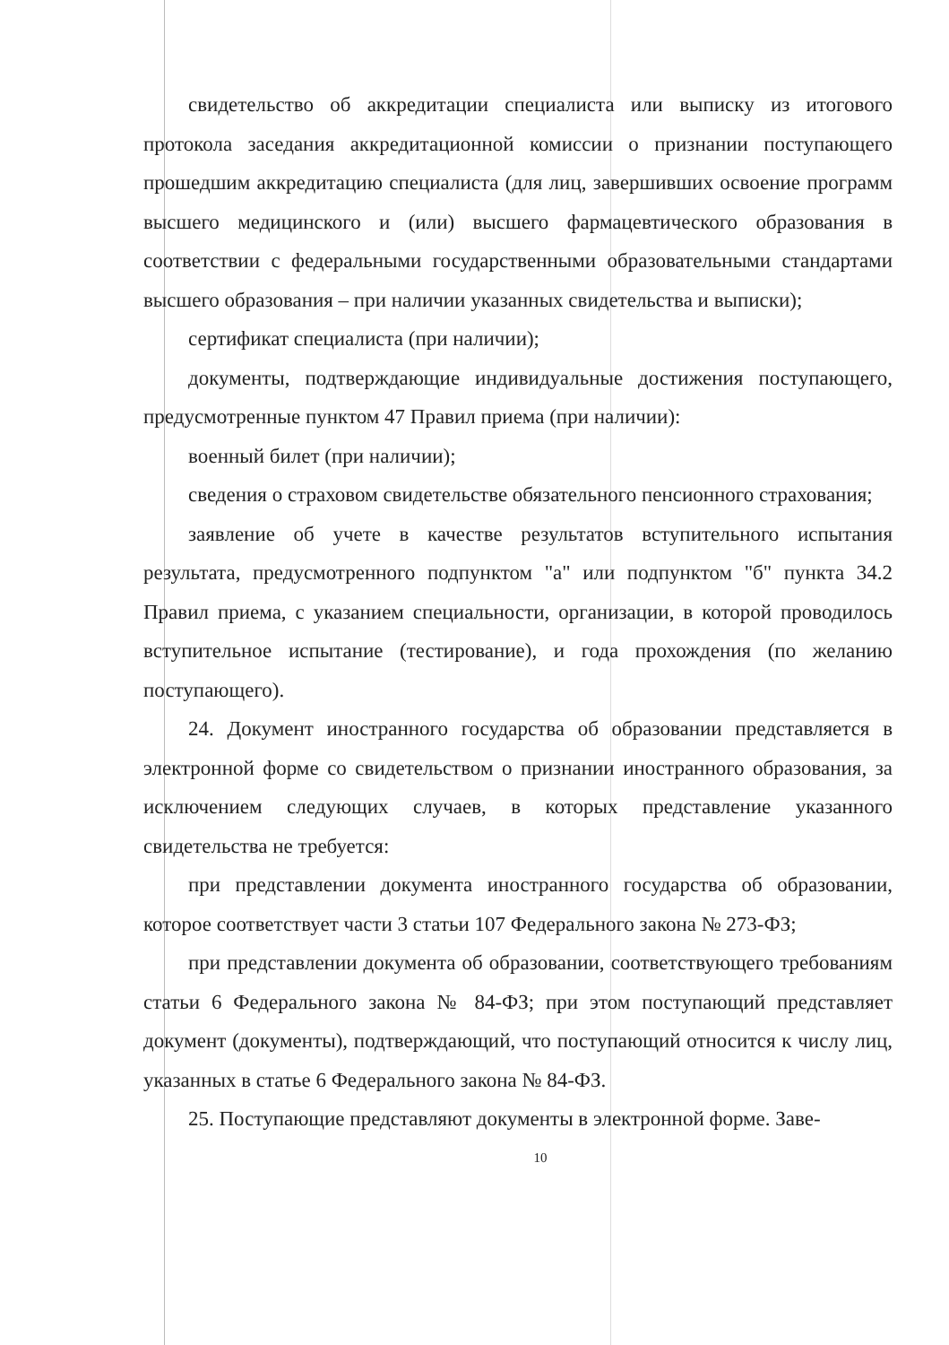свидетельство об аккредитации специалиста или выписку из итогового протокола заседания аккредитационной комиссии о признании поступающего прошедшим аккредитацию специалиста (для лиц, завершивших освоение программ высшего медицинского и (или) высшего фармацевтического образования в соответствии с федеральными государственными образовательными стандартами высшего образования – при наличии указанных свидетельства и выписки);
сертификат специалиста (при наличии);
документы, подтверждающие индивидуальные достижения поступающего, предусмотренные пунктом 47 Правил приема (при наличии):
военный билет (при наличии);
сведения о страховом свидетельстве обязательного пенсионного страхования;
заявление об учете в качестве результатов вступительного испытания результата, предусмотренного подпунктом "а" или подпунктом "б" пункта 34.2 Правил приема, с указанием специальности, организации, в которой проводилось вступительное испытание (тестирование), и года прохождения (по желанию поступающего).
24. Документ иностранного государства об образовании представляется в электронной форме со свидетельством о признании иностранного образования, за исключением следующих случаев, в которых представление указанного свидетельства не требуется:
при представлении документа иностранного государства об образовании, которое соответствует части 3 статьи 107 Федерального закона № 273-ФЗ;
при представлении документа об образовании, соответствующего требованиям статьи 6 Федерального закона № 84-ФЗ; при этом поступающий представляет документ (документы), подтверждающий, что поступающий относится к числу лиц, указанных в статье 6 Федерального закона № 84-ФЗ.
25. Поступающие представляют документы в электронной форме. Заве-
10